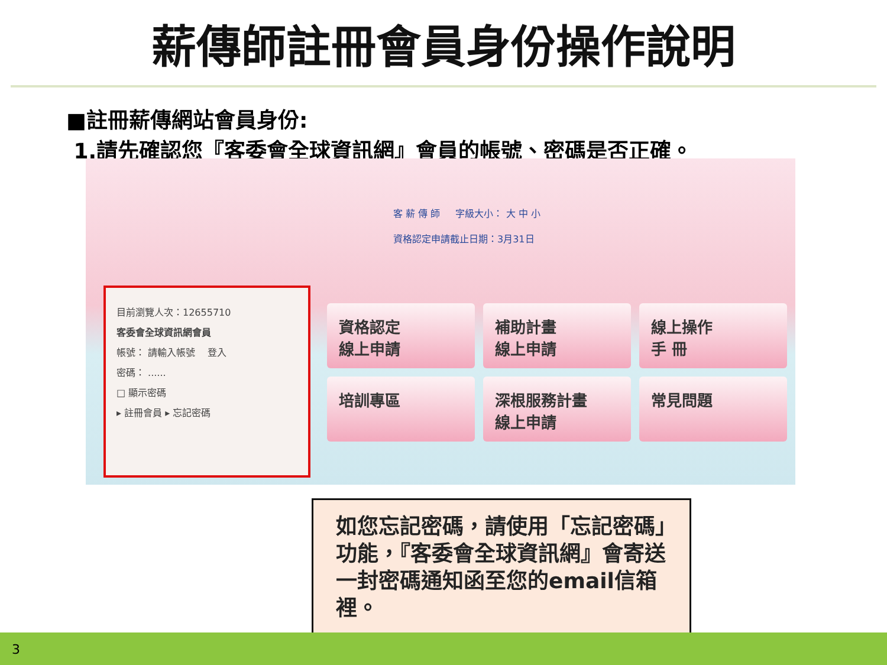薪傳師註冊會員身份操作說明
■註冊薪傳網站會員身份:
1.請先確認您『客委會全球資訊網』會員的帳號、密碼是否正確。
客 薪 傳 師 　 字級大小： 大 中 小
資格認定申請截止日期：3月31日
目前瀏覽人次：12655710
客委會全球資訊網會員
帳號： 請輸入帳號 　登入
密碼： ......
□ 顯示密碼
▸ 註冊會員 ▸ 忘記密碼
資格認定
線上申請
補助計畫
線上申請
線上操作
手 冊
培訓專區
深根服務計畫
線上申請
常見問題
如您忘記密碼，請使用「忘記密碼」功能，『客委會全球資訊網』會寄送一封密碼通知函至您的email信箱裡。
3